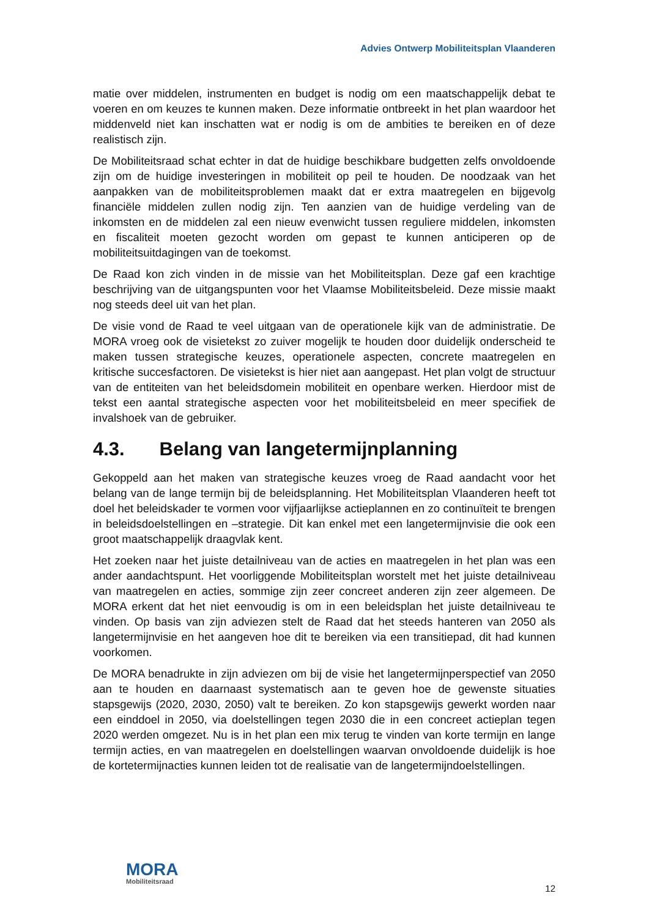Advies Ontwerp Mobiliteitsplan Vlaanderen
matie over middelen, instrumenten en budget is nodig om een maatschappelijk debat te voeren en om keuzes te kunnen maken. Deze informatie ontbreekt in het plan waardoor het middenveld niet kan inschatten wat er nodig is om de ambities te bereiken en of deze realistisch zijn.
De Mobiliteitsraad schat echter in dat de huidige beschikbare budgetten zelfs onvoldoende zijn om de huidige investeringen in mobiliteit op peil te houden. De noodzaak van het aanpakken van de mobiliteitsproblemen maakt dat er extra maatregelen en bijgevolg financiële middelen zullen nodig zijn. Ten aanzien van de huidige verdeling van de inkomsten en de middelen zal een nieuw evenwicht tussen reguliere middelen, inkomsten en fiscaliteit moeten gezocht worden om gepast te kunnen anticiperen op de mobiliteitsuitdagingen van de toekomst.
De Raad kon zich vinden in de missie van het Mobiliteitsplan. Deze gaf een krachtige beschrijving van de uitgangspunten voor het Vlaamse Mobiliteitsbeleid. Deze missie maakt nog steeds deel uit van het plan.
De visie vond de Raad te veel uitgaan van de operationele kijk van de administratie. De MORA vroeg ook de visietekst zo zuiver mogelijk te houden door duidelijk onderscheid te maken tussen strategische keuzes, operationele aspecten, concrete maatregelen en kritische succesfactoren. De visietekst is hier niet aan aangepast. Het plan volgt de structuur van de entiteiten van het beleidsdomein mobiliteit en openbare werken. Hierdoor mist de tekst een aantal strategische aspecten voor het mobiliteitsbeleid en meer specifiek de invalshoek van de gebruiker.
4.3. Belang van langetermijnplanning
Gekoppeld aan het maken van strategische keuzes vroeg de Raad aandacht voor het belang van de lange termijn bij de beleidsplanning. Het Mobiliteitsplan Vlaanderen heeft tot doel het beleidskader te vormen voor vijfjaarlijkse actieplannen en zo continuïteit te brengen in beleidsdoelstellingen en –strategie. Dit kan enkel met een langetermijnvisie die ook een groot maatschappelijk draagvlak kent.
Het zoeken naar het juiste detailniveau van de acties en maatregelen in het plan was een ander aandachtspunt. Het voorliggende Mobiliteitsplan worstelt met het juiste detailniveau van maatregelen en acties, sommige zijn zeer concreet anderen zijn zeer algemeen. De MORA erkent dat het niet eenvoudig is om in een beleidsplan het juiste detailniveau te vinden. Op basis van zijn adviezen stelt de Raad dat het steeds hanteren van 2050 als langetermijnvisie en het aangeven hoe dit te bereiken via een transitiepad, dit had kunnen voorkomen.
De MORA benadrukte in zijn adviezen om bij de visie het langetermijnperspectief van 2050 aan te houden en daarnaast systematisch aan te geven hoe de gewenste situaties stapsgewijs (2020, 2030, 2050) valt te bereiken. Zo kon stapsgewijs gewerkt worden naar een einddoel in 2050, via doelstellingen tegen 2030 die in een concreet actieplan tegen 2020 werden omgezet. Nu is in het plan een mix terug te vinden van korte termijn en lange termijn acties, en van maatregelen en doelstellingen waarvan onvoldoende duidelijk is hoe de kortetermijnacties kunnen leiden tot de realisatie van de langetermijndoelstellingen.
MORA
Mobiliteitsraad
12